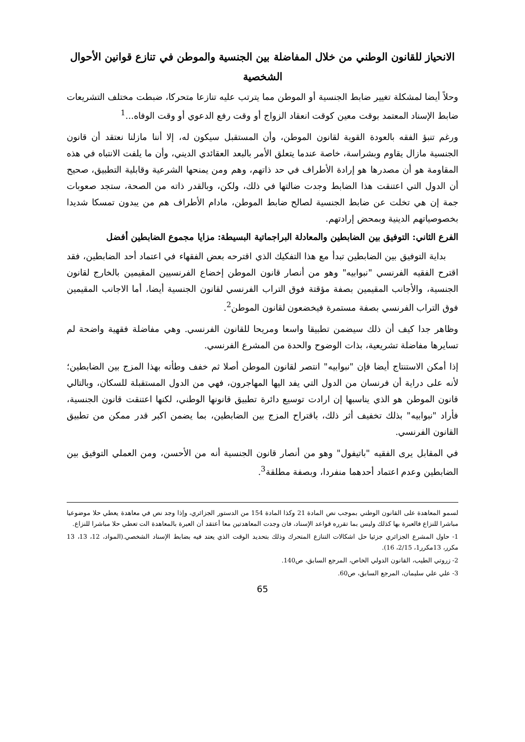الانحياز للقانون الوطني من خلال المفاضلة بين الجنسية والموطن في تنازع قوانين الأحوال الشخصية
وحلاً أيضا لمشكلة تغيير ضابط الجنسية أو الموطن مما يترتب عليه تنازعا متحركا، ضبطت مختلف التشريعات ضابط الإسناد المعتمد بوقت معين كوقت انعقاد الزواج أو وقت رفع الدعوي أو وقت الوفاه...<sup>1</sup>
ورغم تنبؤ الفقه بالعودة القوية لقانون الموطن، وأن المستقبل سيكون له، إلا أننا مازلنا نعتقد أن قانون الجنسية مازال يقاوم وبشراسة، خاصة عندما يتعلق الأمر بالبعد العقائدي الديني، وأن ما يلفت الانتباه في هذه المقاومة هو أن مصدرها هو إرادة الأطراف في حد ذاتهم، وهم ومن يمنحها الشرعية وقابلية التطبيق، صحيح أن الدول التي اعتنقت هذا الضابط وجدت ضالتها في ذلك، ولكن، وبالقدر ذاته من الصحة، ستجد صعوبات جمة إن هي تخلت عن ضابط الجنسية لصالح ضابط الموطن، مادام الأطراف هم من يبدون تمسكا شديدا بخصوصياتهم الدينية وبمحض إرادتهم.
الفرع الثاني: التوفيق بين الضابطين والمعادلة البراجماتية البسيطة: مزايا مجموع الضابطين أفضل
بداية التوفيق بين الضابطين تبدأ مع هذا التفكيك الذي اقترحه بعض الفقهاء في اعتماد أحد الضابطين، فقد اقترح الفقيه الفرنسي "نبوابيه" وهو من أنصار قانون الموطن إخضاع الفرنسيين المقيمين بالخارج لقانون الجنسية، والأجانب المقيمين بصفة مؤقتة فوق التراب الفرنسي لقانون الجنسية أيضا، أما الاجانب المقيمين فوق التراب الفرنسي بصفة مستمرة فيخضعون لقانون الموطن<sup>2</sup>.
وظاهر جدا كيف أن ذلك سيضمن تطبيقا واسعا ومريحا للقانون الفرنسي. وهي مفاضلة فقهية واضحة لم تسايرها مفاضلة تشريعية، بذات الوضوح والحدة من المشرع الفرنسي.
إذا أمكن الاستنتاج أيضا فإن "نبوابيه" انتصر لقانون الموطن أصلا ثم خفف وطأته بهذا المزج بين الضابطين؛ لأنه على دراية أن فرنسان من الدول التي يفد اليها المهاجرون، فهي من الدول المستقبلة للسكان، وبالتالي قانون الموطن هو الذي يناسبها إن ارادت توسيع دائرة تطبيق قانونها الوطني، لكنها اعتنقت قانون الجنسية، فأراد "نبوابيه" بذلك تخفيف أثر ذلك، باقتراح المزج بين الضابطين، بما يضمن اكبر قدر ممكن من تطبيق القانون الفرنسي.
في المقابل يرى الفقيه "باتيفول" وهو من أنصار قانون الجنسية أنه من الأحسن، ومن العملي التوفيق بين الضابطين وعدم اعتماد أحدهما منفردا، وبصفة مطلقة<sup>3</sup>.
لسمو المعاهدة على القانون الوطني بموجب نص المادة 21 وكذا المادة 154 من الدستور الجزائري، وإذا وجد نص في معاهدة يعطي حلا موضوعيا مباشرا للنزاع فالعبرة بها كذلك وليس بما تقرره قواعد الإسناد، فان وجدت المعاهدتين معا أعتقد أن العبرة بالمعاهدة الت تعطي حلا مباشرا للنزاع.
1- حاول المشرع الجزائري جزئيا حل اشكالات التنازع المتحرك وذلك بتحديد الوقت الذي يعتد فيه بضابط الإسناد الشخصي.(المواد، 12، 13، 13 مكرر، 13مكرر1، 2/15، 16).
2- زروتي الطيب، القانون الدولي الخاص، المرجع السابق، ص140.
3- علي علي سليمان، المرجع السابق، ص60.
65